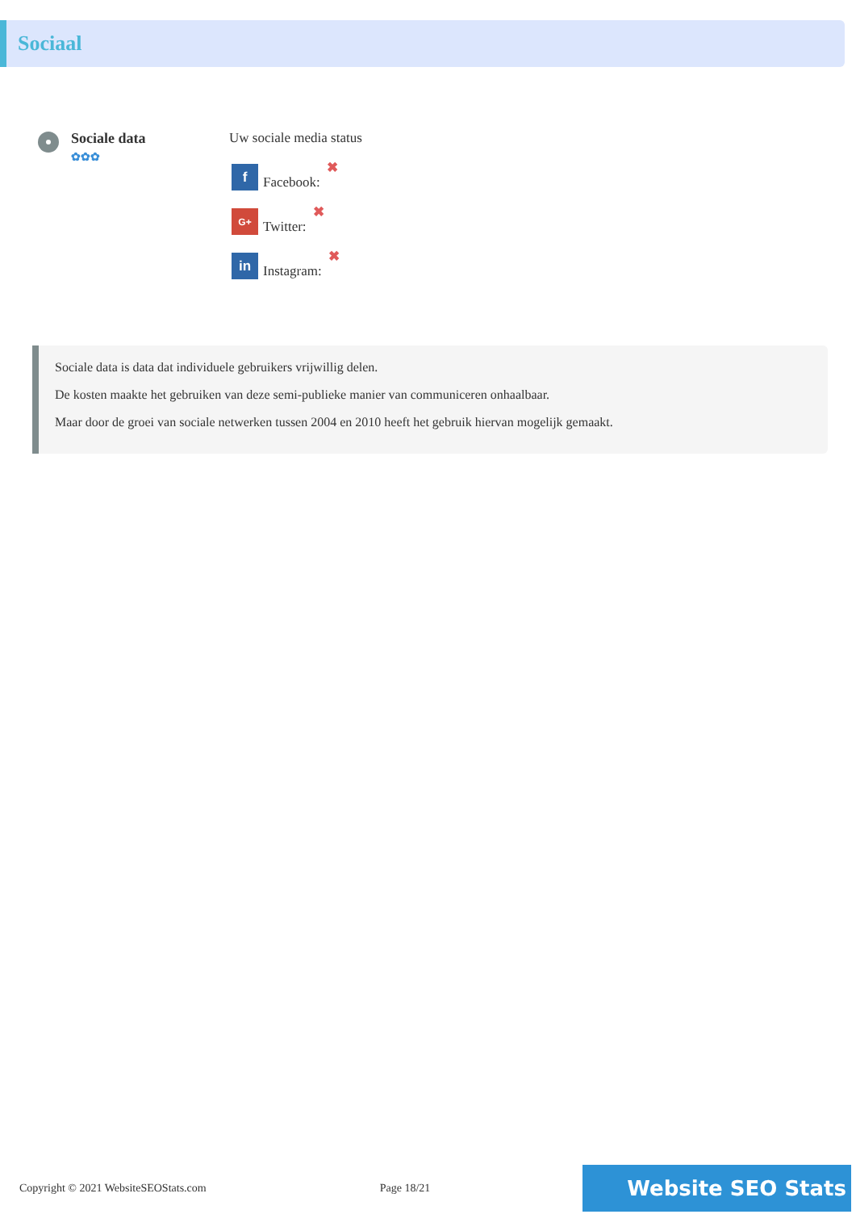Sociaal
Sociale data
✿✿✿
Uw sociale media status
f
Facebook: ✖
G+
Twitter: ✖
in
Instagram: ✖
Sociale data is data dat individuele gebruikers vrijwillig delen.
De kosten maakte het gebruiken van deze semi-publieke manier van communiceren onhaalbaar.
Maar door de groei van sociale netwerken tussen 2004 en 2010 heeft het gebruik hiervan mogelijk gemaakt.
Copyright © 2021 WebsiteSEOStats.com Page 18/21
Website SEO Stats